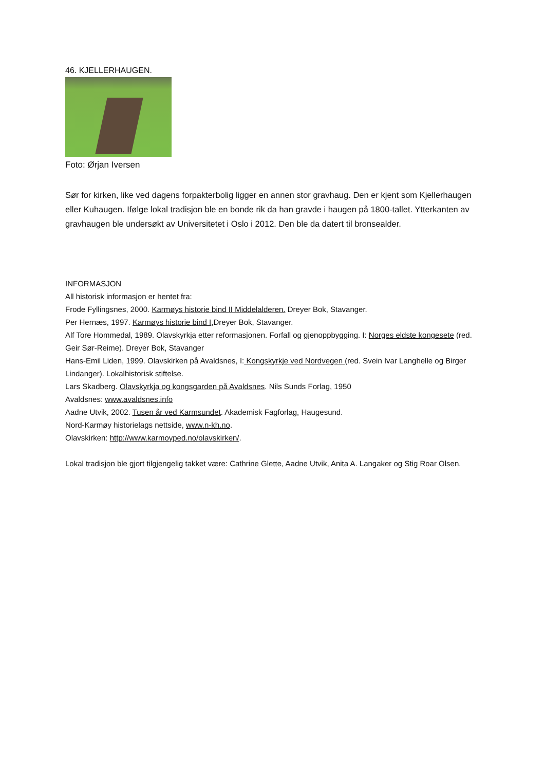46. KJELLERHAUGEN.
Foto: Ørjan Iversen
Sør for kirken, like ved dagens forpakterbolig ligger en annen stor gravhaug. Den er kjent som Kjellerhaugen eller Kuhaugen. Ifølge lokal tradisjon ble en bonde rik da han gravde i haugen på 1800-tallet. Ytterkanten av gravhaugen ble undersøkt av Universitetet i Oslo i 2012. Den ble da datert til bronsealder.
INFORMASJON
All historisk informasjon er hentet fra:
Frode Fyllingsnes, 2000. Karmøys historie bind II Middelalderen. Dreyer Bok, Stavanger.
Per Hernæs, 1997. Karmøys historie bind I,Dreyer Bok, Stavanger.
Alf Tore Hommedal, 1989. Olavskyrkja etter reformasjonen. Forfall og gjenoppbygging. I: Norges eldste kongesete (red. Geir Sør-Reime). Dreyer Bok, Stavanger
Hans-Emil Liden, 1999. Olavskirken på Avaldsnes, I: Kongskyrkje ved Nordvegen (red. Svein Ivar Langhelle og Birger Lindanger). Lokalhistorisk stiftelse.
Lars Skadberg. Olavskyrkja og kongsgarden på Avaldsnes. Nils Sunds Forlag, 1950
Avaldsnes: www.avaldsnes.info
Aadne Utvik, 2002. Tusen år ved Karmsundet. Akademisk Fagforlag, Haugesund.
Nord-Karmøy historielags nettside, www.n-kh.no.
Olavskirken: http://www.karmoyped.no/olavskirken/.
Lokal tradisjon ble gjort tilgjengelig takket være: Cathrine Glette, Aadne Utvik, Anita A. Langaker og Stig Roar Olsen.